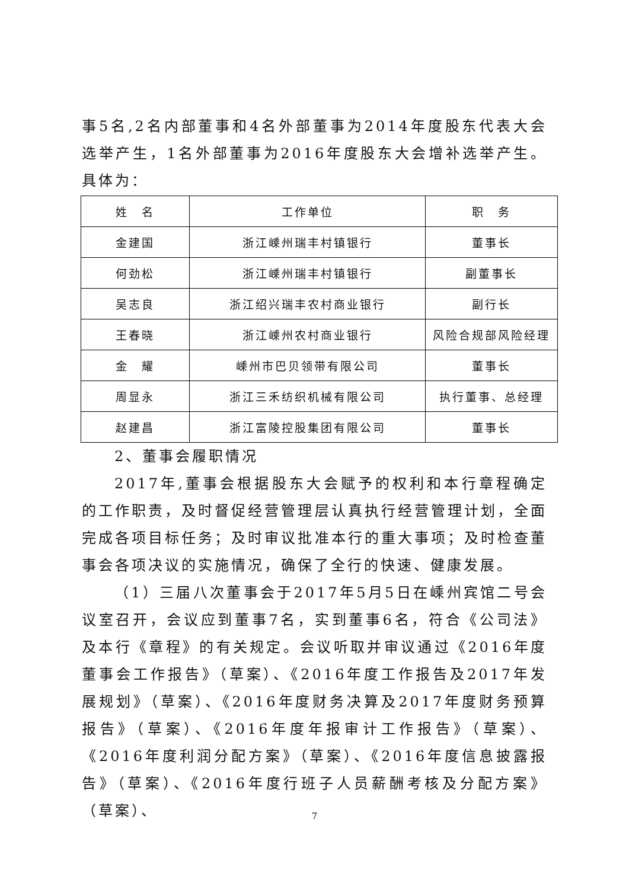事5名,2名内部董事和4名外部董事为2014年度股东代表大会选举产生，1名外部董事为2016年度股东大会增补选举产生。具体为：
| 姓 名 | 工作单位 | 职 务 |
| 金建国 | 浙江嵊州瑞丰村镇银行 | 董事长 |
| 何劲松 | 浙江嵊州瑞丰村镇银行 | 副董事长 |
| 吴志良 | 浙江绍兴瑞丰农村商业银行 | 副行长 |
| 王春晓 | 浙江嵊州农村商业银行 | 风险合规部风险经理 |
| 金 耀 | 嵊州市巴贝领带有限公司 | 董事长 |
| 周显永 | 浙江三禾纺织机械有限公司 | 执行董事、总经理 |
| 赵建昌 | 浙江富陵控股集团有限公司 | 董事长 |
2、董事会履职情况
2017年,董事会根据股东大会赋予的权利和本行章程确定的工作职责，及时督促经营管理层认真执行经营管理计划，全面完成各项目标任务；及时审议批准本行的重大事项；及时检查董事会各项决议的实施情况，确保了全行的快速、健康发展。
（1）三届八次董事会于2017年5月5日在嵊州宾馆二号会议室召开，会议应到董事7名，实到董事6名，符合《公司法》及本行《章程》的有关规定。会议听取并审议通过《2016年度董事会工作报告》（草案）、《2016年度工作报告及2017年发展规划》（草案）、《2016年度财务决算及2017年度财务预算报告》（草案）、《2016年度年报审计工作报告》（草案）、《2016年度利润分配方案》（草案）、《2016年度信息披露报告》（草案）、《2016年度行班子人员薪酬考核及分配方案》（草案）、
7